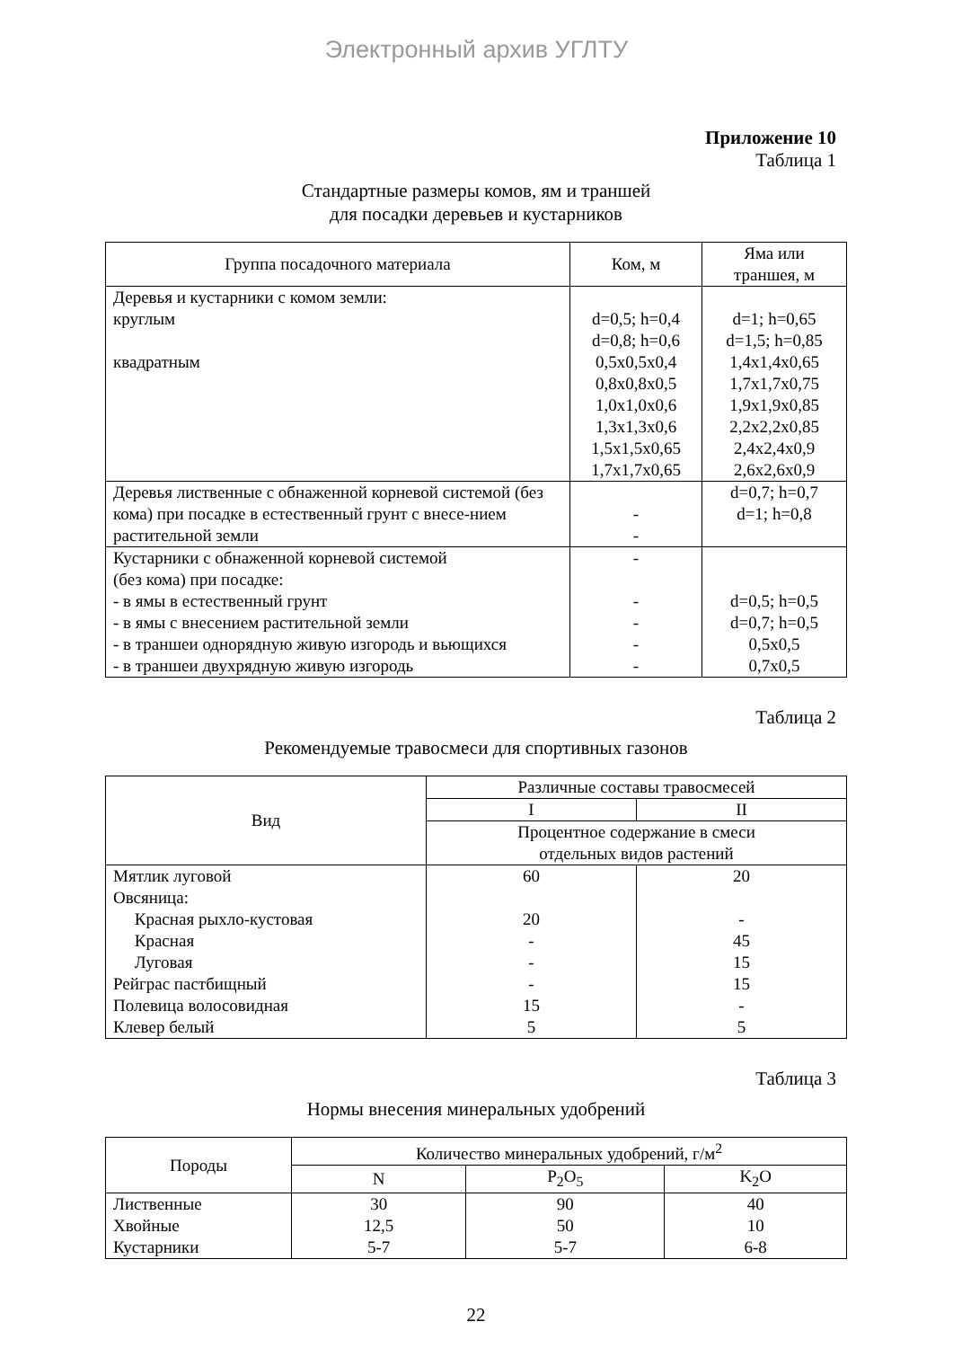Электронный архив УГЛТУ
Приложение 10
Таблица 1
Стандартные размеры комов, ям и траншей
для посадки деревьев и кустарников
| Группа посадочного материала | Ком, м | Яма или траншея, м |
| --- | --- | --- |
| Деревья и кустарники с комом земли: круглым квадратным | d=0,5; h=0,4 d=0,8; h=0,6 0,5x0,5x0,4 0,8x0,8x0,5 1,0x1,0x0,6 1,3x1,3x0,6 1,5x1,5x0,65 1,7x1,7x0,65 | d=1; h=0,65 d=1,5; h=0,85 1,4x1,4x0,65 1,7x1,7x0,75 1,9x1,9x0,85 2,2x2,2x0,85 2,4x2,4x0,9 2,6x2,6x0,9 |
| Деревья лиственные с обнаженной корневой системой (без кома) при посадке в естественный грунт с внесе-нием растительной земли | - - | d=0,7; h=0,7 d=1; h=0,8 |
| Кустарники с обнаженной корневой системой (без кома) при посадке: - в ямы в естественный грунт - в ямы с внесением растительной земли - в траншеи однорядную живую изгородь и вьющихся - в траншеи двухрядную живую изгородь | - - - - - | d=0,5; h=0,5 d=0,7; h=0,5 0,5x0,5 0,7x0,5 |
Таблица 2
Рекомендуемые травосмеси для спортивных газонов
| Вид | Различные составы травосмесей | |
| --- | --- | --- |
| | I | II |
| | Процентное содержание в смеси отдельных видов растений | |
| Мятлик луговой Овсяница: Красная рыхло-кустовая Красная Луговая Рейграс пастбищный Полевица волосовидная Клевер белый | 60 20 - - - 15 5 | 20 - 45 15 15 - 5 |
Таблица 3
Нормы внесения минеральных удобрений
| Породы | Количество минеральных удобрений, г/м<sup>2</sup> | | |
| --- | --- | --- | --- |
| | N | P<sub>2</sub>O<sub>5</sub> | K<sub>2</sub>O |
| Лиственные Хвойные Кустарники | 30 12,5 5-7 | 90 50 5-7 | 40 10 6-8 |
22